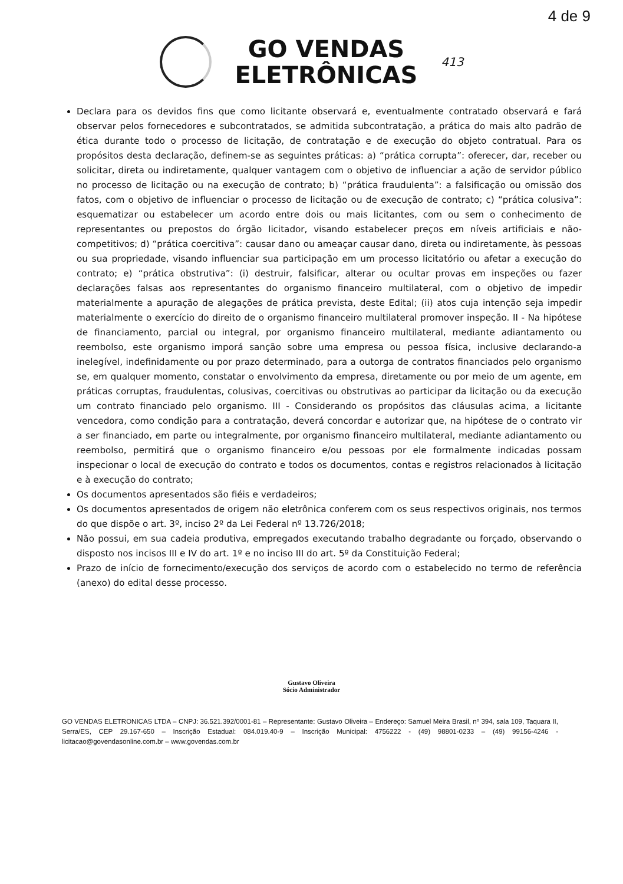4 de 9
GO VENDAS
ELETRÔNICAS
413
Declara para os devidos fins que como licitante observará e, eventualmente contratado observará e fará observar pelos fornecedores e subcontratados, se admitida subcontratação, a prática do mais alto padrão de ética durante todo o processo de licitação, de contratação e de execução do objeto contratual. Para os propósitos desta declaração, definem-se as seguintes práticas: a) “prática corrupta”: oferecer, dar, receber ou solicitar, direta ou indiretamente, qualquer vantagem com o objetivo de influenciar a ação de servidor público no processo de licitação ou na execução de contrato; b) “prática fraudulenta”: a falsificação ou omissão dos fatos, com o objetivo de influenciar o processo de licitação ou de execução de contrato; c) “prática colusiva”: esquematizar ou estabelecer um acordo entre dois ou mais licitantes, com ou sem o conhecimento de representantes ou prepostos do órgão licitador, visando estabelecer preços em níveis artificiais e não-competitivos; d) “prática coercitiva”: causar dano ou ameaçar causar dano, direta ou indiretamente, às pessoas ou sua propriedade, visando influenciar sua participação em um processo licitatório ou afetar a execução do contrato; e) “prática obstrutiva”: (i) destruir, falsificar, alterar ou ocultar provas em inspeções ou fazer declarações falsas aos representantes do organismo financeiro multilateral, com o objetivo de impedir materialmente a apuração de alegações de prática prevista, deste Edital; (ii) atos cuja intenção seja impedir materialmente o exercício do direito de o organismo financeiro multilateral promover inspeção. II - Na hipótese de financiamento, parcial ou integral, por organismo financeiro multilateral, mediante adiantamento ou reembolso, este organismo imporá sanção sobre uma empresa ou pessoa física, inclusive declarando-a inelegível, indefinidamente ou por prazo determinado, para a outorga de contratos financiados pelo organismo se, em qualquer momento, constatar o envolvimento da empresa, diretamente ou por meio de um agente, em práticas corruptas, fraudulentas, colusivas, coercitivas ou obstrutivas ao participar da licitação ou da execução um contrato financiado pelo organismo. III - Considerando os propósitos das cláusulas acima, a licitante vencedora, como condição para a contratação, deverá concordar e autorizar que, na hipótese de o contrato vir a ser financiado, em parte ou integralmente, por organismo financeiro multilateral, mediante adiantamento ou reembolso, permitirá que o organismo financeiro e/ou pessoas por ele formalmente indicadas possam inspecionar o local de execução do contrato e todos os documentos, contas e registros relacionados à licitação e à execução do contrato;
Os documentos apresentados são fiéis e verdadeiros;
Os documentos apresentados de origem não eletrônica conferem com os seus respectivos originais, nos termos do que dispõe o art. 3º, inciso 2º da Lei Federal nº 13.726/2018;
Não possui, em sua cadeia produtiva, empregados executando trabalho degradante ou forçado, observando o disposto nos incisos III e IV do art. 1º e no inciso III do art. 5º da Constituição Federal;
Prazo de início de fornecimento/execução dos serviços de acordo com o estabelecido no termo de referência (anexo) do edital desse processo.
Gustavo Oliveira
Sócio Administrador
GO VENDAS ELETRONICAS LTDA – CNPJ: 36.521.392/0001-81 – Representante: Gustavo Oliveira – Endereço: Samuel Meira Brasil, nº 394, sala 109, Taquara II, Serra/ES, CEP 29.167-650 – Inscrição Estadual: 084.019.40-9 – Inscrição Municipal: 4756222 - (49) 98801-0233 – (49) 99156-4246 - licitacao@govendasonline.com.br – www.govendas.com.br